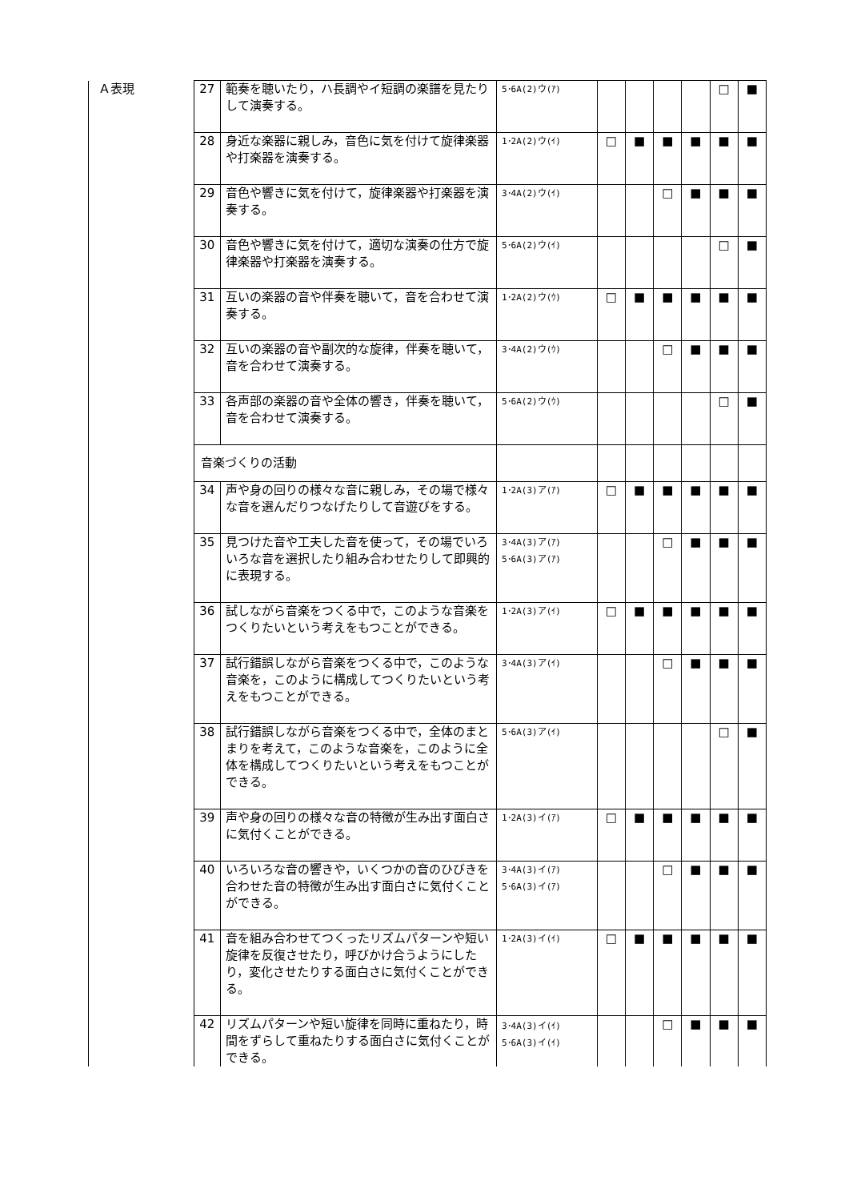| Ａ表現 | 27 | 範奏を聴いたり，ハ長調やイ短調の楽譜を見たりして演奏する。 | 5･6A(2)ウ(ｱ) | | | | | □ | ■ |
| | 28 | 身近な楽器に親しみ，音色に気を付けて旋律楽器や打楽器を演奏する。 | 1･2A(2)ウ(ｲ) | □ | ■ | ■ | ■ | ■ | ■ |
| | 29 | 音色や響きに気を付けて，旋律楽器や打楽器を演奏する。 | 3･4A(2)ウ(ｲ) | | | □ | ■ | ■ | ■ |
| | 30 | 音色や響きに気を付けて，適切な演奏の仕方で旋律楽器や打楽器を演奏する。 | 5･6A(2)ウ(ｲ) | | | | | □ | ■ |
| | 31 | 互いの楽器の音や伴奏を聴いて，音を合わせて演奏する。 | 1･2A(2)ウ(ｳ) | □ | ■ | ■ | ■ | ■ | ■ |
| | 32 | 互いの楽器の音や副次的な旋律，伴奏を聴いて，音を合わせて演奏する。 | 3･4A(2)ウ(ｳ) | | | □ | ■ | ■ | ■ |
| | 33 | 各声部の楽器の音や全体の響き，伴奏を聴いて，音を合わせて演奏する。 | 5･6A(2)ウ(ｳ) | | | | | □ | ■ |
| | 音楽づくりの活動 | | | | | | | | |
| | 34 | 声や身の回りの様々な音に親しみ，その場で様々な音を選んだりつなげたりして音遊びをする。 | 1･2A(3)ア(ｱ) | □ | ■ | ■ | ■ | ■ | ■ |
| | 35 | 見つけた音や工夫した音を使って，その場でいろいろな音を選択したり組み合わせたりして即興的に表現する。 | 3･4A(3)ア(ｱ) 5･6A(3)ア(ｱ) | | | □ | ■ | ■ | ■ |
| | 36 | 試しながら音楽をつくる中で，このような音楽をつくりたいという考えをもつことができる。 | 1･2A(3)ア(ｲ) | □ | ■ | ■ | ■ | ■ | ■ |
| | 37 | 試行錯誤しながら音楽をつくる中で，このような音楽を，このように構成してつくりたいという考えをもつことができる。 | 3･4A(3)ア(ｲ) | | | □ | ■ | ■ | ■ |
| | 38 | 試行錯誤しながら音楽をつくる中で，全体のまとまりを考えて，このような音楽を，このように全体を構成してつくりたいという考えをもつことができる。 | 5･6A(3)ア(ｲ) | | | | | □ | ■ |
| | 39 | 声や身の回りの様々な音の特徴が生み出す面白さに気付くことができる。 | 1･2A(3)イ(ｱ) | □ | ■ | ■ | ■ | ■ | ■ |
| | 40 | いろいろな音の響きや，いくつかの音のひびきを合わせた音の特徴が生み出す面白さに気付くことができる。 | 3･4A(3)イ(ｱ) 5･6A(3)イ(ｱ) | | | □ | ■ | ■ | ■ |
| | 41 | 音を組み合わせてつくったリズムパターンや短い旋律を反復させたり，呼びかけ合うようにしたり，変化させたりする面白さに気付くことができる。 | 1･2A(3)イ(ｲ) | □ | ■ | ■ | ■ | ■ | ■ |
| | 42 | リズムパターンや短い旋律を同時に重ねたり，時間をずらして重ねたりする面白さに気付くことができる。 | 3･4A(3)イ(ｲ) 5･6A(3)イ(ｲ) | | | □ | ■ | ■ | ■ |